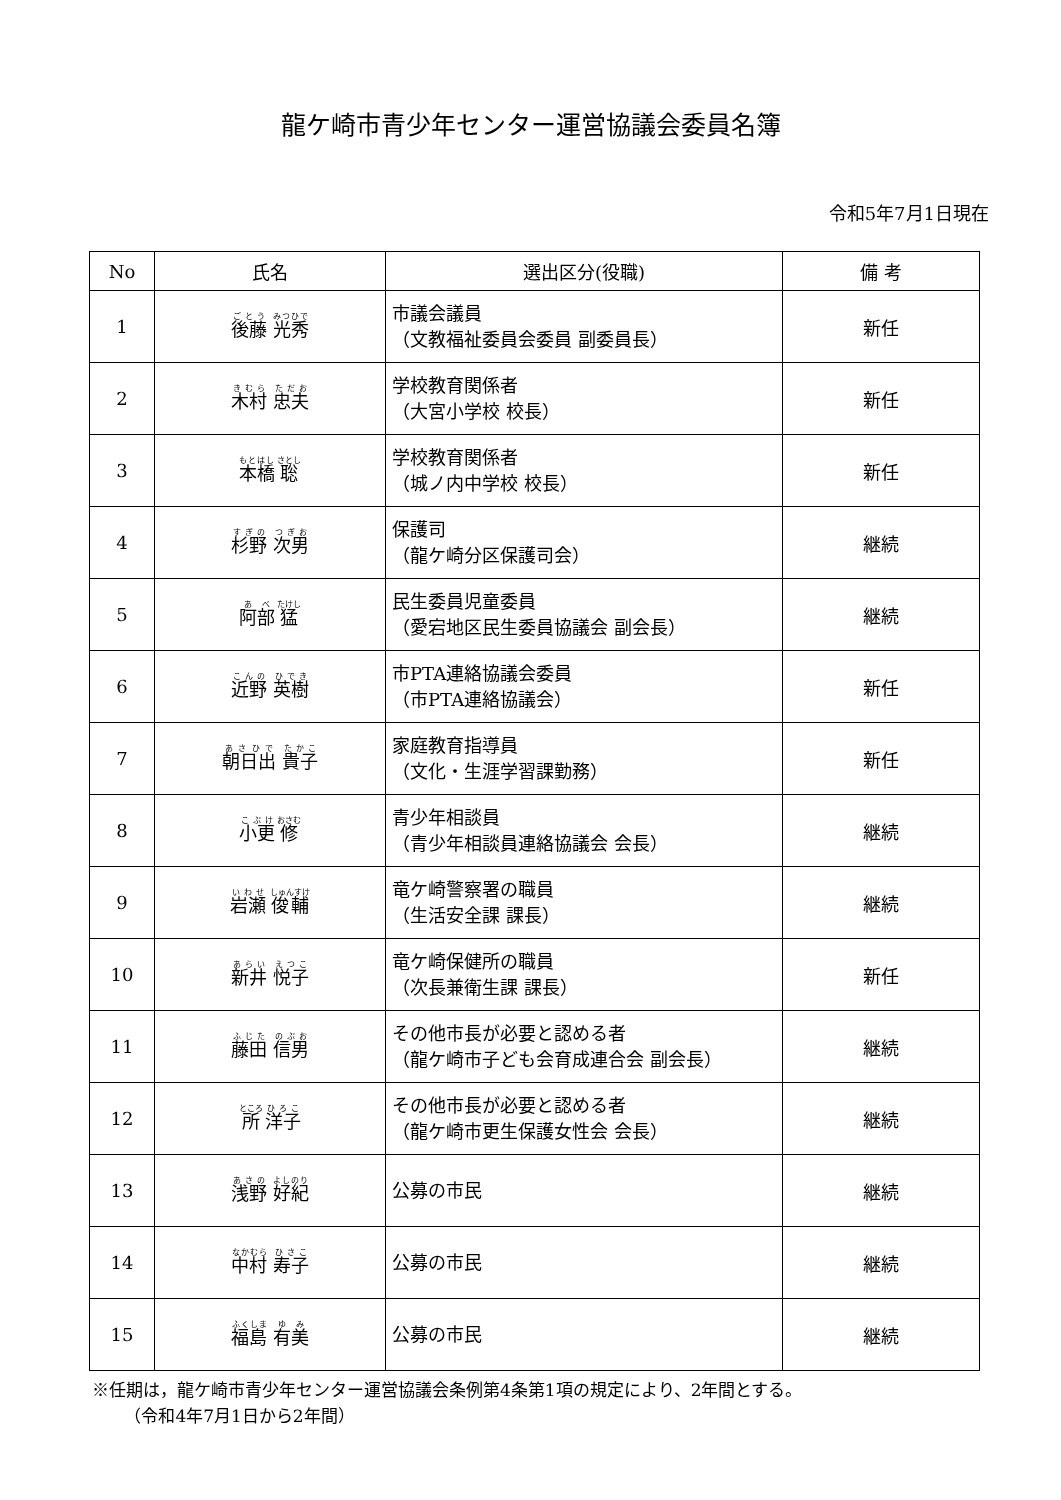龍ケ崎市青少年センター運営協議会委員名簿
令和5年7月1日現在
| No | 氏名 | 選出区分(役職) | 備 考 |
| --- | --- | --- | --- |
| 1 | 後藤 光秀 | 市議会議員 （文教福祉委員会委員 副委員長） | 新任 |
| 2 | 木村 忠夫 | 学校教育関係者 （大宮小学校 校長） | 新任 |
| 3 | 本橋 聡 | 学校教育関係者 （城ノ内中学校 校長） | 新任 |
| 4 | 杉野 次男 | 保護司 （龍ケ崎分区保護司会） | 継続 |
| 5 | 阿部 猛 | 民生委員児童委員 （愛宕地区民生委員協議会 副会長） | 継続 |
| 6 | 近野 英樹 | 市PTA連絡協議会委員 （市PTA連絡協議会） | 新任 |
| 7 | 朝日出 貴子 | 家庭教育指導員 （文化・生涯学習課勤務） | 新任 |
| 8 | 小更 修 | 青少年相談員 （青少年相談員連絡協議会 会長） | 継続 |
| 9 | 岩瀬 俊輔 | 竜ケ崎警察署の職員 （生活安全課 課長） | 継続 |
| 10 | 新井 悦子 | 竜ケ崎保健所の職員 （次長兼衛生課 課長） | 新任 |
| 11 | 藤田 信男 | その他市長が必要と認める者 （龍ケ崎市子ども会育成連合会 副会長） | 継続 |
| 12 | 所 洋子 | その他市長が必要と認める者 （龍ケ崎市更生保護女性会 会長） | 継続 |
| 13 | 浅野 好紀 | 公募の市民 | 継続 |
| 14 | 中村 寿子 | 公募の市民 | 継続 |
| 15 | 福島 有美 | 公募の市民 | 継続 |
※任期は，龍ケ崎市青少年センター運営協議会条例第4条第1項の規定により、2年間とする。
（令和4年7月1日から2年間）